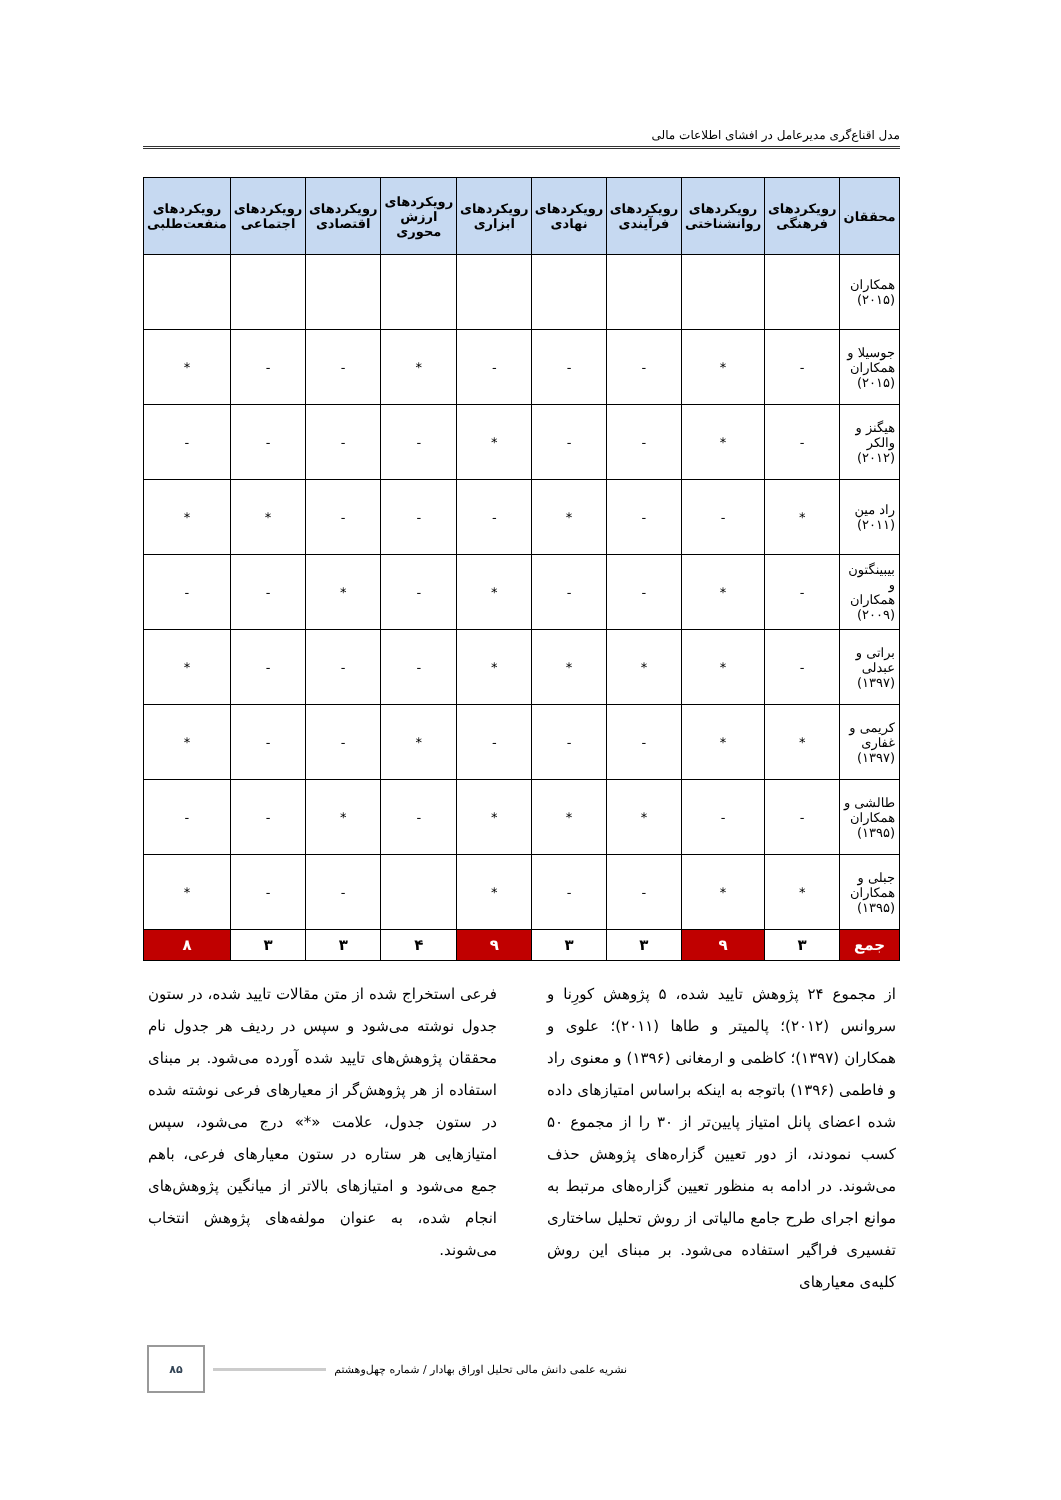مدل اقناع‌گری مدیرعامل در افشای اطلاعات مالی
| محققان | رویکردهای فرهنگی | رویکردهای روانشناختی | رویکردهای فرآیندی | رویکردهای نهادی | رویکردهای ابزاری | رویکردهای ارزش محوری | رویکردهای اقتصادی | رویکردهای اجتماعی | رویکردهای منفعت‌طلبی |
| --- | --- | --- | --- | --- | --- | --- | --- | --- | --- |
| همکاران (۲۰۱۵) | | | | | | | | | |
| جوسیلا و همکاران (۲۰۱۵) | - | * | - | - | - | * | - | - | * |
| هیگنز و والکر (۲۰۱۲) | - | * | - | - | * | - | - | - | - |
| راد مین (۲۰۱۱) | * | - | - | * | - | - | - | * | * |
| بیبینگتون و همکاران (۲۰۰۹) | - | * | - | - | * | - | * | - | - |
| براتی و عبدلی (۱۳۹۷) | - | * | * | * | * | - | - | - | * |
| کریمی و غفاری (۱۳۹۷) | * | * | - | - | - | * | - | - | * |
| طالشی و همکاران (۱۳۹۵) | - | - | * | * | * | - | * | - | - |
| جبلی و همکاران (۱۳۹۵) | * | * | - | - | * | | - | - | * |
| جمع | ۳ | ۹ | ۳ | ۳ | ۹ | ۴ | ۳ | ۳ | ۸ |
از مجموع ۲۴ پژوهش تایید شده، ۵ پژوهش کورِنا و سروانس (۲۰۱۲)؛ پالمیتر و طاها (۲۰۱۱)؛ علوی و همکاران (۱۳۹۷)؛ کاظمی و ارمغانی (۱۳۹۶) و معنوی راد و فاطمی (۱۳۹۶) باتوجه به اینکه براساس امتیازهای داده شده اعضای پانل امتیاز پایین‌تر از ۳۰ را از مجموع ۵۰ کسب نمودند، از دور تعیین گزاره‌های پژوهش حذف می‌شوند. در ادامه به منظور تعیین گزاره‌های مرتبط به موانع اجرای طرح جامع مالیاتی از روش تحلیل ساختاری تفسیری فراگیر استفاده می‌شود. بر مبنای این روش کلیه‌ی معیارهای
فرعی استخراج شده از متن مقالات تایید شده، در ستون جدول نوشته می‌شود و سپس در ردیف هر جدول نام محققان پژوهش‌های تایید شده آورده می‌شود. بر مبنای استفاده از هر پژوهش‌گر از معیارهای فرعی نوشته شده در ستون جدول، علامت «*» درج می‌شود، سپس امتیازهایی هر ستاره در ستون معیارهای فرعی، باهم جمع می‌شود و امتیازهای بالاتر از میانگین پژوهش‌های انجام شده، به عنوان مولفه‌های پژوهش انتخاب می‌شوند.
نشریه علمی دانش مالی تحلیل اوراق بهادار / شماره چهل‌وهشتم ۸۵